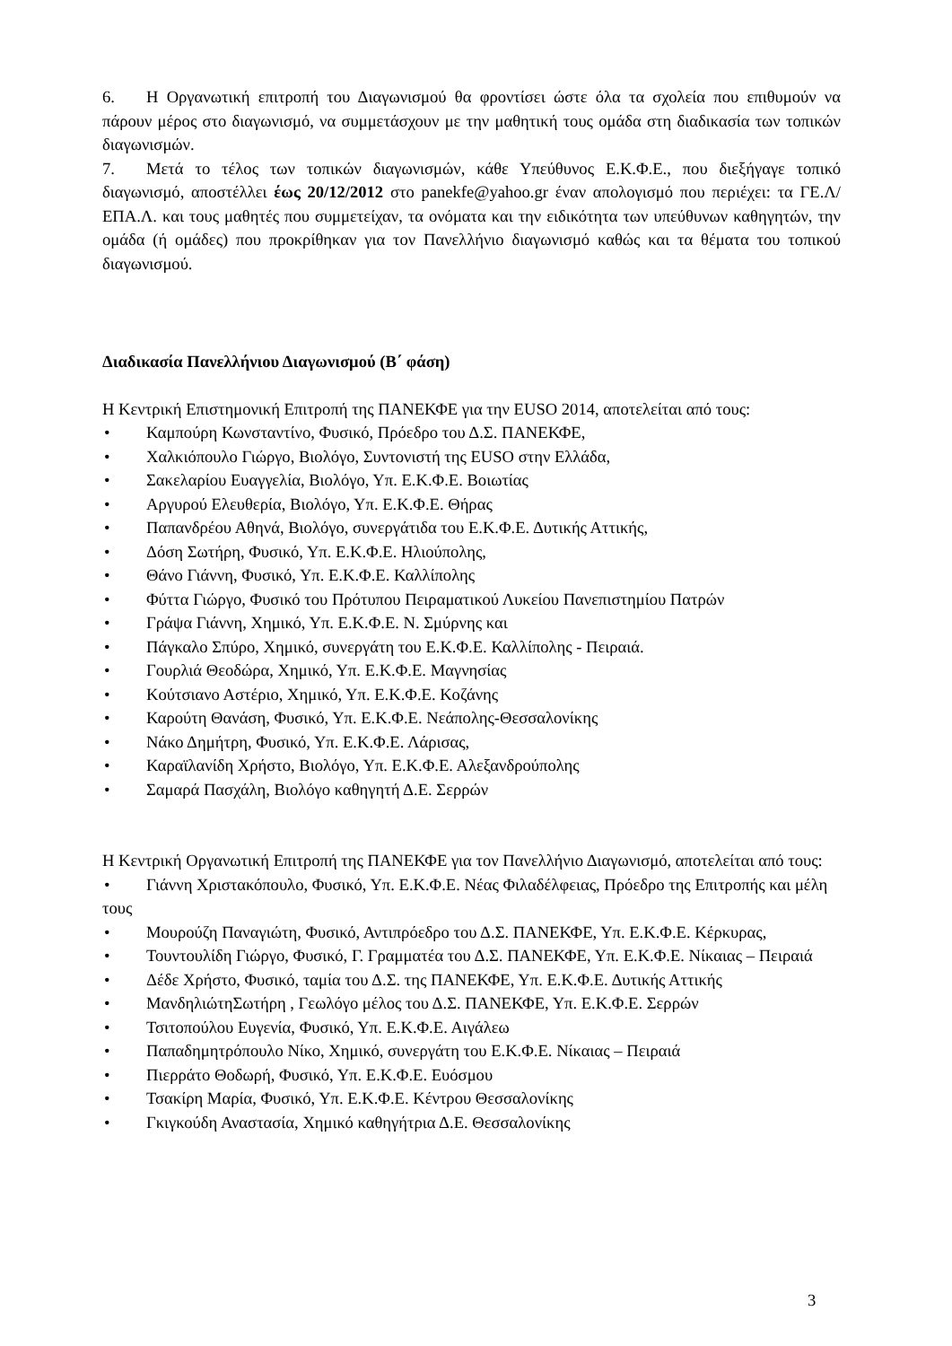6. Η Οργανωτική επιτροπή του Διαγωνισμού θα φροντίσει ώστε όλα τα σχολεία που επιθυμούν να πάρουν μέρος στο διαγωνισμό, να συμμετάσχουν με την μαθητική τους ομάδα στη διαδικασία των τοπικών διαγωνισμών.
7. Μετά το τέλος των τοπικών διαγωνισμών, κάθε Υπεύθυνος Ε.Κ.Φ.Ε., που διεξήγαγε τοπικό διαγωνισμό, αποστέλλει έως 20/12/2012 στο panekfe@yahoo.gr έναν απολογισμό που περιέχει: τα ΓΕ.Λ/ΕΠΑ.Λ. και τους μαθητές που συμμετείχαν, τα ονόματα και την ειδικότητα των υπεύθυνων καθηγητών, την ομάδα (ή ομάδες) που προκρίθηκαν για τον Πανελλήνιο διαγωνισμό καθώς και τα θέματα του τοπικού διαγωνισμού.
Διαδικασία Πανελλήνιου Διαγωνισμού (Β΄ φάση)
Η Κεντρική Επιστημονική Επιτροπή της ΠΑΝΕΚΦΕ για την EUSO 2014, αποτελείται από τους:
• Καμπούρη Κωνσταντίνο, Φυσικό, Πρόεδρο του Δ.Σ. ΠΑΝΕΚΦΕ,
• Χαλκιόπουλο Γιώργο, Βιολόγο, Συντονιστή της EUSO στην Ελλάδα,
• Σακελαρίου Ευαγγελία, Βιολόγο, Υπ. Ε.Κ.Φ.Ε. Βοιωτίας
• Αργυρού Ελευθερία, Βιολόγο, Υπ. Ε.Κ.Φ.Ε. Θήρας
• Παπανδρέου Αθηνά, Βιολόγο, συνεργάτιδα του Ε.Κ.Φ.Ε. Δυτικής Αττικής,
• Δόση Σωτήρη, Φυσικό, Υπ. Ε.Κ.Φ.Ε. Ηλιούπολης,
• Θάνο Γιάννη, Φυσικό, Υπ. Ε.Κ.Φ.Ε. Καλλίπολης
• Φύττα Γιώργο, Φυσικό του Πρότυπου Πειραματικού Λυκείου Πανεπιστημίου Πατρών
• Γράψα Γιάννη, Χημικό, Υπ. Ε.Κ.Φ.Ε. Ν. Σμύρνης και
• Πάγκαλο Σπύρο, Χημικό, συνεργάτη του Ε.Κ.Φ.Ε. Καλλίπολης - Πειραιά.
• Γουρλιά Θεοδώρα, Χημικό, Υπ. Ε.Κ.Φ.Ε. Μαγνησίας
• Κούτσιανο Αστέριο, Χημικό, Υπ. Ε.Κ.Φ.Ε. Κοζάνης
• Καρούτη Θανάση, Φυσικό, Υπ. Ε.Κ.Φ.Ε. Νεάπολης-Θεσσαλονίκης
• Νάκο Δημήτρη, Φυσικό, Υπ. Ε.Κ.Φ.Ε. Λάρισας,
• Καραϊλανίδη Χρήστο, Βιολόγο, Υπ. Ε.Κ.Φ.Ε. Αλεξανδρούπολης
• Σαμαρά Πασχάλη, Βιολόγο καθηγητή Δ.Ε. Σερρών
Η Κεντρική Οργανωτική Επιτροπή της ΠΑΝΕΚΦΕ για τον Πανελλήνιο Διαγωνισμό, αποτελείται από τους:
• Γιάννη Χριστακόπουλο, Φυσικό, Υπ. Ε.Κ.Φ.Ε. Νέας Φιλαδέλφειας, Πρόεδρο της Επιτροπής και μέλη τους
• Μουρούζη Παναγιώτη, Φυσικό, Αντιπρόεδρο του Δ.Σ. ΠΑΝΕΚΦΕ, Υπ. Ε.Κ.Φ.Ε. Κέρκυρας,
• Τουντουλίδη Γιώργο, Φυσικό, Γ. Γραμματέα του Δ.Σ. ΠΑΝΕΚΦΕ, Υπ. Ε.Κ.Φ.Ε. Νίκαιας – Πειραιά
• Δέδε Χρήστο, Φυσικό, ταμία του Δ.Σ. της ΠΑΝΕΚΦΕ, Υπ. Ε.Κ.Φ.Ε. Δυτικής Αττικής
• ΜανδηλιώτηΣωτήρη , Γεωλόγο μέλος του Δ.Σ. ΠΑΝΕΚΦΕ, Υπ. Ε.Κ.Φ.Ε. Σερρών
• Τσιτοπούλου Ευγενία, Φυσικό, Υπ. Ε.Κ.Φ.Ε. Αιγάλεω
• Παπαδημητρόπουλο Νίκο, Χημικό, συνεργάτη του Ε.Κ.Φ.Ε. Νίκαιας – Πειραιά
• Πιερράτο Θοδωρή, Φυσικό, Υπ. Ε.Κ.Φ.Ε. Ευόσμου
• Τσακίρη Μαρία, Φυσικό, Υπ. Ε.Κ.Φ.Ε. Κέντρου Θεσσαλονίκης
• Γκιγκούδη Αναστασία, Χημικό καθηγήτρια Δ.Ε. Θεσσαλονίκης
3